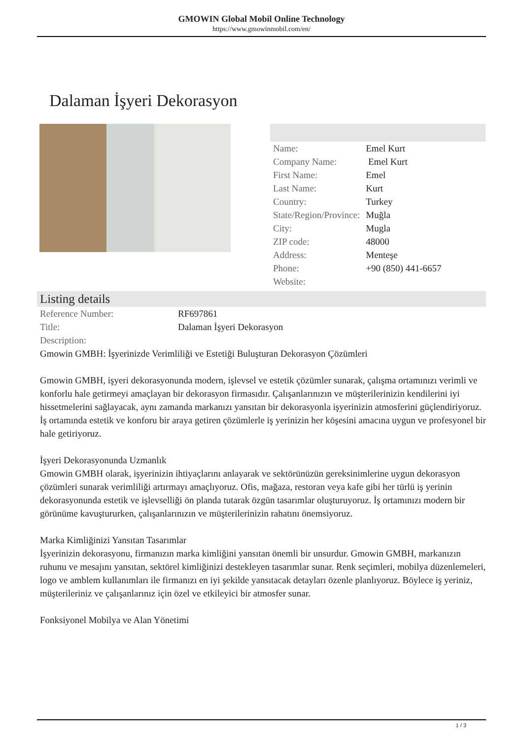GMOWIN Global Mobil Online Technology
https://www.gmowinmobil.com/en/
Dalaman İşyeri Dekorasyon
| Name: | Emel Kurt |
| Company Name: | Emel Kurt |
| First Name: | Emel |
| Last Name: | Kurt |
| Country: | Turkey |
| State/Region/Province: | Muğla |
| City: | Mugla |
| ZIP code: | 48000 |
| Address: | Menteşe |
| Phone: | +90 (850) 441-6657 |
| Website: | |
Listing details
| Reference Number: | RF697861 |
| Title: | Dalaman İşyeri Dekorasyon |
| Description: | |
Gmowin GMBH: İşyerinizde Verimliliği ve Estetiği Buluşturan Dekorasyon Çözümleri
Gmowin GMBH, işyeri dekorasyonunda modern, işlevsel ve estetik çözümler sunarak, çalışma ortamınızı verimli ve konforlu hale getirmeyi amaçlayan bir dekorasyon firmasıdır. Çalışanlarınızın ve müşterilerinizin kendilerini iyi hissetmelerini sağlayacak, aynı zamanda markanızı yansıtan bir dekorasyonla işyerinizin atmosferini güçlendiriyoruz. İş ortamında estetik ve konforu bir araya getiren çözümlerle iş yerinizin her köşesini amacına uygun ve profesyonel bir hale getiriyoruz.
İşyeri Dekorasyonunda Uzmanlık
Gmowin GMBH olarak, işyerinizin ihtiyaçlarını anlayarak ve sektörünüzün gereksinimlerine uygun dekorasyon çözümleri sunarak verimliliği artırmayı amaçlıyoruz. Ofis, mağaza, restoran veya kafe gibi her türlü iş yerinin dekorasyonunda estetik ve işlevselliği ön planda tutarak özgün tasarımlar oluşturuyoruz. İş ortamınızı modern bir görünüme kavuştururken, çalışanlarınızın ve müşterilerinizin rahatını önemsiyoruz.
Marka Kimliğinizi Yansıtan Tasarımlar
İşyerinizin dekorasyonu, firmanızın marka kimliğini yansıtan önemli bir unsurdur. Gmowin GMBH, markanızın ruhunu ve mesajını yansıtan, sektörel kimliğinizi destekleyen tasarımlar sunar. Renk seçimleri, mobilya düzenlemeleri, logo ve amblem kullanımları ile firmanızı en iyi şekilde yansıtacak detayları özenle planlıyoruz. Böylece iş yeriniz, müşterileriniz ve çalışanlarınız için özel ve etkileyici bir atmosfer sunar.
Fonksiyonel Mobilya ve Alan Yönetimi
1 / 3